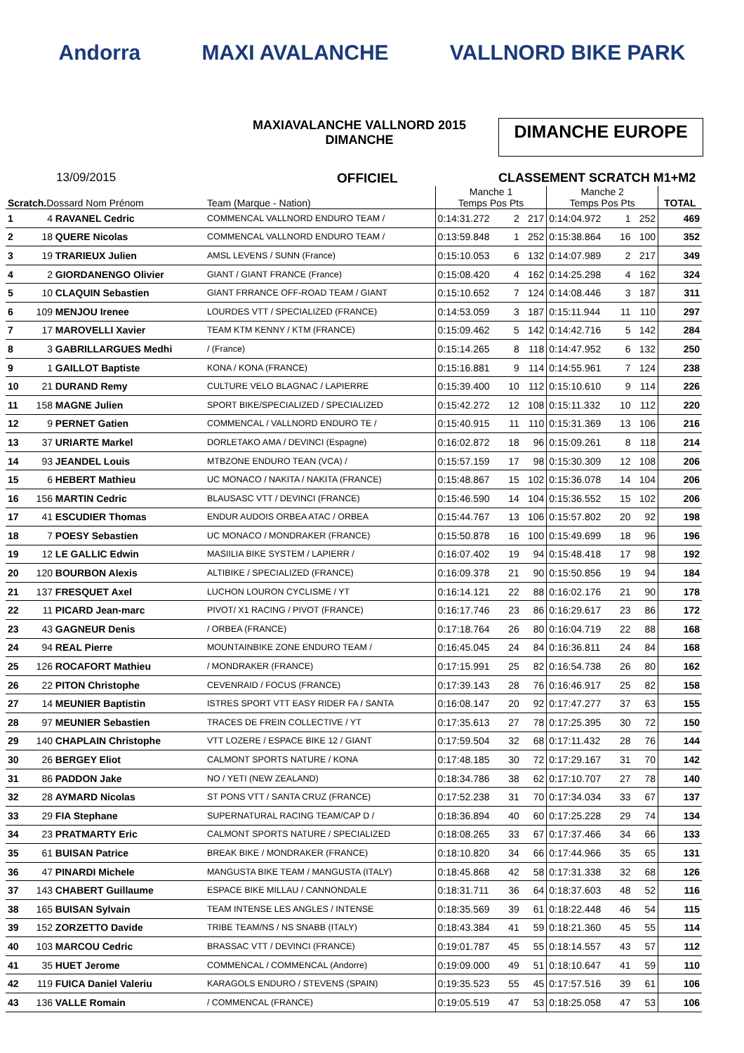Andorra MAXI AVALANCHE VALLNORD BIKE PARK
MAXIAVALANCHE VALLNORD 2015
DIMANCHE
DIMANCHE EUROPE
13/09/2015 OFFICIEL CLASSEMENT SCRATCH M1+M2
| Scratch. Dossard Nom Prénom | | Team (Marque - Nation) | Manche 1 Temps Pos Pts | | | Manche 2 Temps Pos Pts | | | TOTAL |
| --- | --- | --- | --- | --- | --- | --- | --- | --- | --- |
| 1 | 4 RAVANEL Cedric | COMMENCAL VALLNORD ENDURO TEAM / | 0:14:31.272 | 2 | 217 | 0:14:04.972 | 1 | 252 | 469 |
| 2 | 18 QUERE Nicolas | COMMENCAL VALLNORD ENDURO TEAM / | 0:13:59.848 | 1 | 252 | 0:15:38.864 | 16 | 100 | 352 |
| 3 | 19 TRARIEUX Julien | AMSL LEVENS / SUNN (France) | 0:15:10.053 | 6 | 132 | 0:14:07.989 | 2 | 217 | 349 |
| 4 | 2 GIORDANENGO Olivier | GIANT / GIANT FRANCE (France) | 0:15:08.420 | 4 | 162 | 0:14:25.298 | 4 | 162 | 324 |
| 5 | 10 CLAQUIN Sebastien | GIANT FRRANCE OFF-ROAD TEAM / GIANT | 0:15:10.652 | 7 | 124 | 0:14:08.446 | 3 | 187 | 311 |
| 6 | 109 MENJOU Irenee | LOURDES VTT / SPECIALIZED (FRANCE) | 0:14:53.059 | 3 | 187 | 0:15:11.944 | 11 | 110 | 297 |
| 7 | 17 MAROVELLI Xavier | TEAM KTM KENNY / KTM (FRANCE) | 0:15:09.462 | 5 | 142 | 0:14:42.716 | 5 | 142 | 284 |
| 8 | 3 GABRILLARGUES Medhi | / (France) | 0:15:14.265 | 8 | 118 | 0:14:47.952 | 6 | 132 | 250 |
| 9 | 1 GAILLOT Baptiste | KONA / KONA (FRANCE) | 0:15:16.881 | 9 | 114 | 0:14:55.961 | 7 | 124 | 238 |
| 10 | 21 DURAND Remy | CULTURE VELO BLAGNAC / LAPIERRE | 0:15:39.400 | 10 | 112 | 0:15:10.610 | 9 | 114 | 226 |
| 11 | 158 MAGNE Julien | SPORT BIKE/SPECIALIZED / SPECIALIZED | 0:15:42.272 | 12 | 108 | 0:15:11.332 | 10 | 112 | 220 |
| 12 | 9 PERNET Gatien | COMMENCAL / VALLNORD ENDURO TE / | 0:15:40.915 | 11 | 110 | 0:15:31.369 | 13 | 106 | 216 |
| 13 | 37 URIARTE Markel | DORLETAKO AMA / DEVINCI (Espagne) | 0:16:02.872 | 18 | 96 | 0:15:09.261 | 8 | 118 | 214 |
| 14 | 93 JEANDEL Louis | MTBZONE ENDURO TEAN (VCA) / | 0:15:57.159 | 17 | 98 | 0:15:30.309 | 12 | 108 | 206 |
| 15 | 6 HEBERT Mathieu | UC MONACO / NAKITA / NAKITA (FRANCE) | 0:15:48.867 | 15 | 102 | 0:15:36.078 | 14 | 104 | 206 |
| 16 | 156 MARTIN Cedric | BLAUSASC VTT / DEVINCI (FRANCE) | 0:15:46.590 | 14 | 104 | 0:15:36.552 | 15 | 102 | 206 |
| 17 | 41 ESCUDIER Thomas | ENDUR AUDOIS ORBEA ATAC / ORBEA | 0:15:44.767 | 13 | 106 | 0:15:57.802 | 20 | 92 | 198 |
| 18 | 7 POESY Sebastien | UC MONACO / MONDRAKER (FRANCE) | 0:15:50.878 | 16 | 100 | 0:15:49.699 | 18 | 96 | 196 |
| 19 | 12 LE GALLIC Edwin | MASIILIA BIKE SYSTEM / LAPIERR / | 0:16:07.402 | 19 | 94 | 0:15:48.418 | 17 | 98 | 192 |
| 20 | 120 BOURBON Alexis | ALTIBIKE / SPECIALIZED (FRANCE) | 0:16:09.378 | 21 | 90 | 0:15:50.856 | 19 | 94 | 184 |
| 21 | 137 FRESQUET Axel | LUCHON LOURON CYCLISME / YT | 0:16:14.121 | 22 | 88 | 0:16:02.176 | 21 | 90 | 178 |
| 22 | 11 PICARD Jean-marc | PIVOT/ X1 RACING / PIVOT (FRANCE) | 0:16:17.746 | 23 | 86 | 0:16:29.617 | 23 | 86 | 172 |
| 23 | 43 GAGNEUR Denis | / ORBEA (FRANCE) | 0:17:18.764 | 26 | 80 | 0:16:04.719 | 22 | 88 | 168 |
| 24 | 94 REAL Pierre | MOUNTAINBIKE ZONE ENDURO TEAM / | 0:16:45.045 | 24 | 84 | 0:16:36.811 | 24 | 84 | 168 |
| 25 | 126 ROCAFORT Mathieu | / MONDRAKER (FRANCE) | 0:17:15.991 | 25 | 82 | 0:16:54.738 | 26 | 80 | 162 |
| 26 | 22 PITON Christophe | CEVENRAID / FOCUS (FRANCE) | 0:17:39.143 | 28 | 76 | 0:16:46.917 | 25 | 82 | 158 |
| 27 | 14 MEUNIER Baptistin | ISTRES SPORT VTT EASY RIDER FA / SANTA | 0:16:08.147 | 20 | 92 | 0:17:47.277 | 37 | 63 | 155 |
| 28 | 97 MEUNIER Sebastien | TRACES DE FREIN COLLECTIVE / YT | 0:17:35.613 | 27 | 78 | 0:17:25.395 | 30 | 72 | 150 |
| 29 | 140 CHAPLAIN Christophe | VTT LOZERE / ESPACE BIKE 12 / GIANT | 0:17:59.504 | 32 | 68 | 0:17:11.432 | 28 | 76 | 144 |
| 30 | 26 BERGEY Eliot | CALMONT SPORTS NATURE / KONA | 0:17:48.185 | 30 | 72 | 0:17:29.167 | 31 | 70 | 142 |
| 31 | 86 PADDON Jake | NO / YETI (NEW ZEALAND) | 0:18:34.786 | 38 | 62 | 0:17:10.707 | 27 | 78 | 140 |
| 32 | 28 AYMARD Nicolas | ST PONS VTT / SANTA CRUZ (FRANCE) | 0:17:52.238 | 31 | 70 | 0:17:34.034 | 33 | 67 | 137 |
| 33 | 29 FIA Stephane | SUPERNATURAL RACING TEAM/CAP D / | 0:18:36.894 | 40 | 60 | 0:17:25.228 | 29 | 74 | 134 |
| 34 | 23 PRATMARTY Eric | CALMONT SPORTS NATURE / SPECIALIZED | 0:18:08.265 | 33 | 67 | 0:17:37.466 | 34 | 66 | 133 |
| 35 | 61 BUISAN Patrice | BREAK BIKE / MONDRAKER (FRANCE) | 0:18:10.820 | 34 | 66 | 0:17:44.966 | 35 | 65 | 131 |
| 36 | 47 PINARDI Michele | MANGUSTA BIKE TEAM / MANGUSTA (ITALY) | 0:18:45.868 | 42 | 58 | 0:17:31.338 | 32 | 68 | 126 |
| 37 | 143 CHABERT Guillaume | ESPACE BIKE MILLAU / CANNONDALE | 0:18:31.711 | 36 | 64 | 0:18:37.603 | 48 | 52 | 116 |
| 38 | 165 BUISAN Sylvain | TEAM INTENSE LES ANGLES / INTENSE | 0:18:35.569 | 39 | 61 | 0:18:22.448 | 46 | 54 | 115 |
| 39 | 152 ZORZETTO Davide | TRIBE TEAM/NS / NS SNABB (ITALY) | 0:18:43.384 | 41 | 59 | 0:18:21.360 | 45 | 55 | 114 |
| 40 | 103 MARCOU Cedric | BRASSAC VTT / DEVINCI (FRANCE) | 0:19:01.787 | 45 | 55 | 0:18:14.557 | 43 | 57 | 112 |
| 41 | 35 HUET Jerome | COMMENCAL / COMMENCAL (Andorre) | 0:19:09.000 | 49 | 51 | 0:18:10.647 | 41 | 59 | 110 |
| 42 | 119 FUICA Daniel Valeriu | KARAGOLS ENDURO / STEVENS (SPAIN) | 0:19:35.523 | 55 | 45 | 0:17:57.516 | 39 | 61 | 106 |
| 43 | 136 VALLE Romain | / COMMENCAL (FRANCE) | 0:19:05.519 | 47 | 53 | 0:18:25.058 | 47 | 53 | 106 |